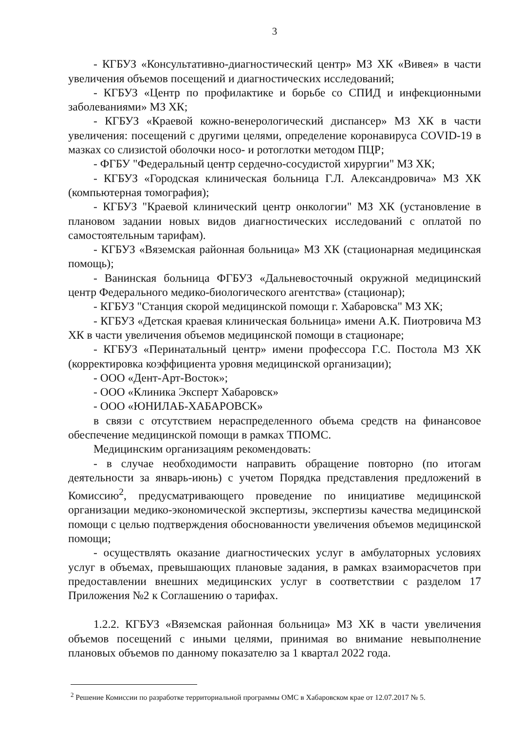3
- КГБУЗ «Консультативно-диагностический центр» МЗ ХК «Вивея» в части увеличения объемов посещений и диагностических исследований;
- КГБУЗ «Центр по профилактике и борьбе со СПИД и инфекционными заболеваниями» МЗ ХК;
- КГБУЗ «Краевой кожно-венерологический диспансер» МЗ ХК в части увеличения: посещений с другими целями, определение коронавируса COVID-19 в мазках со слизистой оболочки носо- и ротоглотки методом ПЦР;
- ФГБУ "Федеральный центр сердечно-сосудистой хирургии" МЗ ХК;
- КГБУЗ «Городская клиническая больница Г.Л. Александровича» МЗ ХК (компьютерная томография);
- КГБУЗ "Краевой клинический центр онкологии" МЗ ХК (установление в плановом задании новых видов диагностических исследований с оплатой по самостоятельным тарифам).
- КГБУЗ «Вяземская районная больница» МЗ ХК (стационарная медицинская помощь);
- Ванинская больница ФГБУЗ «Дальневосточный окружной медицинский центр Федерального медико-биологического агентства» (стационар);
- КГБУЗ "Станция скорой медицинской помощи г. Хабаровска" МЗ ХК;
- КГБУЗ «Детская краевая клиническая больница» имени А.К. Пиотровича МЗ ХК в части увеличения объемов медицинской помощи в стационаре;
- КГБУЗ «Перинатальный центр» имени профессора Г.С. Постола МЗ ХК (корректировка коэффициента уровня медицинской организации);
- ООО «Дент-Арт-Восток»;
- ООО «Клиника Эксперт Хабаровск»
- ООО «ЮНИЛАБ-ХАБАРОВСК»
в связи с отсутствием нераспределенного объема средств на финансовое обеспечение медицинской помощи в рамках ТПОМС.
Медицинским организациям рекомендовать:
- в случае необходимости направить обращение повторно (по итогам деятельности за январь-июнь) с учетом Порядка представления предложений в Комиссию<sup>2</sup>, предусматривающего проведение по инициативе медицинской организации медико-экономической экспертизы, экспертизы качества медицинской помощи с целью подтверждения обоснованности увеличения объемов медицинской помощи;
- осуществлять оказание диагностических услуг в амбулаторных условиях услуг в объемах, превышающих плановые задания, в рамках взаиморасчетов при предоставлении внешних медицинских услуг в соответствии с разделом 17 Приложения №2 к Соглашению о тарифах.
1.2.2. КГБУЗ «Вяземская районная больница» МЗ ХК в части увеличения объемов посещений с иными целями, принимая во внимание невыполнение плановых объемов по данному показателю за 1 квартал 2022 года.
<sup>2</sup> Решение Комиссии по разработке территориальной программы ОМС в Хабаровском крае от 12.07.2017 № 5.